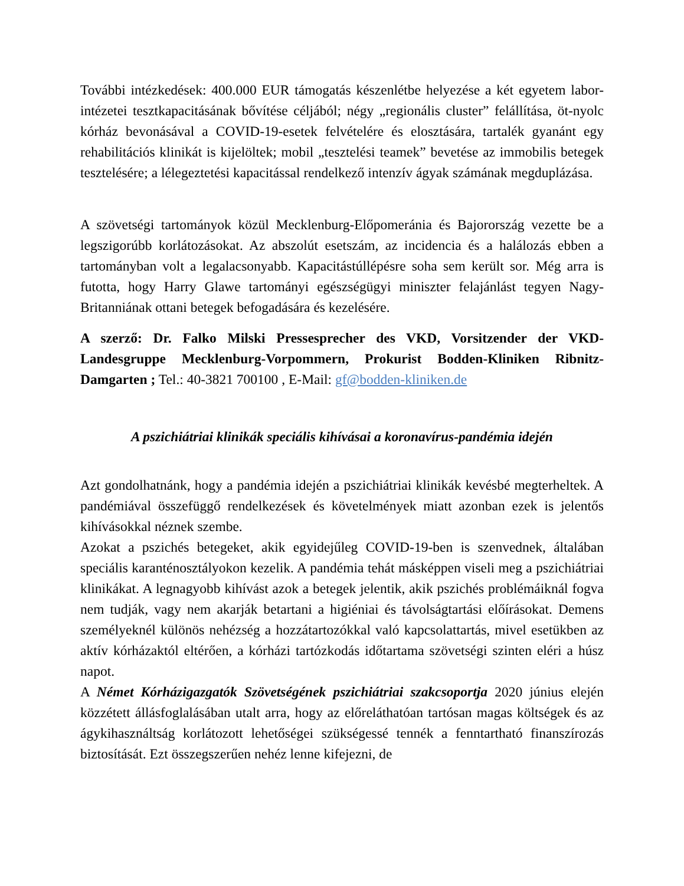További intézkedések: 400.000 EUR támogatás készenlétbe helyezése a két egyetem labor-intézetei tesztkapacitásának bővítése céljából; négy „regionális cluster” felállítása, öt-nyolc kórház bevonásával a COVID-19-esetek felvételére és elosztására, tartalék gyanánt egy rehabilitációs klinikát is kijelöltek; mobil „tesztelési teamek” bevetése az immobilis betegek tesztelésére; a lélegeztetési kapacitással rendelkező intenzív ágyak számának megduplázása.
A szövetségi tartományok közül Mecklenburg-Előpomeránia és Bajorország vezette be a legszigorúbb korlátozásokat. Az abszolút esetszám, az incidencia és a halálozás ebben a tartományban volt a legalacsonyabb. Kapacitástúllépésre soha sem került sor. Még arra is futotta, hogy Harry Glawe tartományi egészségügyi miniszter felajánlást tegyen Nagy-Britanniának ottani betegek befogadására és kezelésére.
A szerző: Dr. Falko Milski Pressesprecher des VKD, Vorsitzender der VKD-Landesgruppe Mecklenburg-Vorpommern, Prokurist Bodden-Kliniken Ribnitz-Damgarten ; Tel.: 40-3821 700100 , E-Mail: gf@bodden-kliniken.de
A pszichiátriai klinikák speciális kihívásai a koronavírus-pandémia idején
Azt gondolhatnánk, hogy a pandémia idején a pszichiátriai klinikák kevésbé megterheltek. A pandémiával összefüggő rendelkezések és követelmények miatt azonban ezek is jelentős kihívásokkal néznek szembe.
Azokat a pszichés betegeket, akik egyidejűleg COVID-19-ben is szenvednek, általában speciális karanténosztályokon kezelik. A pandémia tehát másképpen viseli meg a pszichiátriai klinikákat. A legnagyobb kihívást azok a betegek jelentik, akik pszichés problémáiknál fogva nem tudják, vagy nem akarják betartani a higiéniai és távolságtartási előírásokat. Demens személyeknél különös nehézség a hozzátartozókkal való kapcsolattartás, mivel esetükben az aktív kórházaktól eltérően, a kórházi tartózkodás időtartama szövetségi szinten eléri a húsz napot.
A Német Kórházigazgatók Szövetségének pszichiátriai szakcsoportja 2020 június elején közzétett állásfoglalásában utalt arra, hogy az előreláthatóan tartósan magas költségek és az ágykihasználtság korlátozott lehetőségei szükségessé tennék a fenntartható finanszírozás biztosítását. Ezt összegszerűen nehéz lenne kifejezni, de